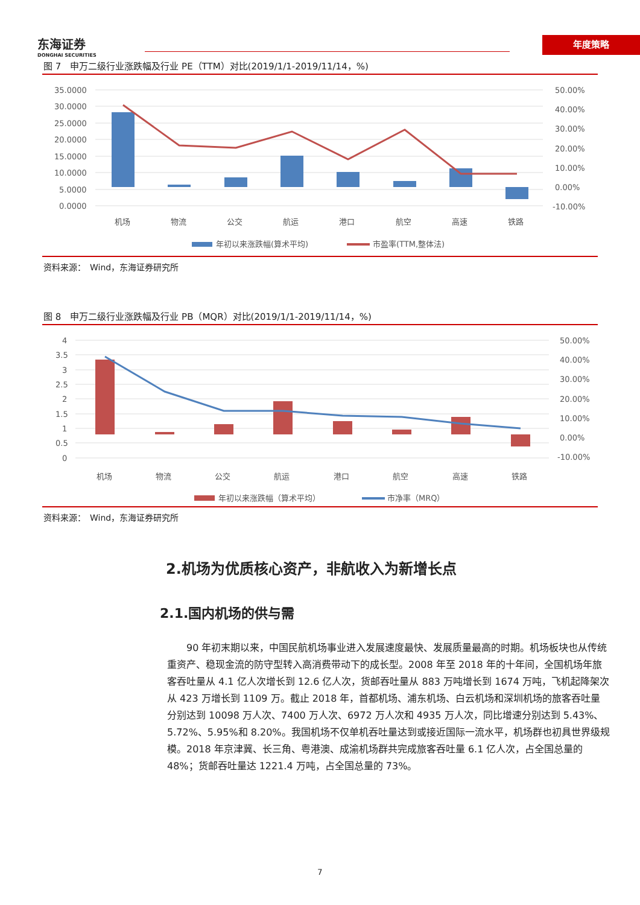东海证券
DONGHAI SECURITIES
年度策略
图 7　申万二级行业涨跌幅及行业 PE（TTM）对比(2019/1/1-2019/11/14，%)
35.0000
30.0000
25.0000
20.0000
15.0000
10.0000
5.0000
0.0000
50.00%
40.00%
30.00%
20.00%
10.00%
0.00%
-10.00%
机场
物流
公交
航运
港口
航空
高速
铁路
年初以来涨跌幅(算术平均)
市盈率(TTM,整体法)
资料来源：　Wind，东海证券研究所
图 8　申万二级行业涨跌幅及行业 PB（MQR）对比(2019/1/1-2019/11/14，%)
4
3.5
3
2.5
2
1.5
1
0.5
0
50.00%
40.00%
30.00%
20.00%
10.00%
0.00%
-10.00%
机场
物流
公交
航运
港口
航空
高速
铁路
年初以来涨跌幅（算术平均）
市净率（MRQ）
资料来源：　Wind，东海证券研究所
2.机场为优质核心资产，非航收入为新增长点
2.1.国内机场的供与需
90 年初末期以来，中国民航机场事业进入发展速度最快、发展质量最高的时期。机场板块也从传统重资产、稳现金流的防守型转入高消费带动下的成长型。2008 年至 2018 年的十年间，全国机场年旅客吞吐量从 4.1 亿人次增长到 12.6 亿人次，货邮吞吐量从 883 万吨增长到 1674 万吨，飞机起降架次从 423 万增长到 1109 万。截止 2018 年，首都机场、浦东机场、白云机场和深圳机场的旅客吞吐量分别达到 10098 万人次、7400 万人次、6972 万人次和 4935 万人次，同比增速分别达到 5.43%、5.72%、5.95%和 8.20%。我国机场不仅单机吞吐量达到或接近国际一流水平，机场群也初具世界级规模。2018 年京津冀、长三角、粤港澳、成渝机场群共完成旅客吞吐量 6.1 亿人次，占全国总量的 48%；货邮吞吐量达 1221.4 万吨，占全国总量的 73%。
7